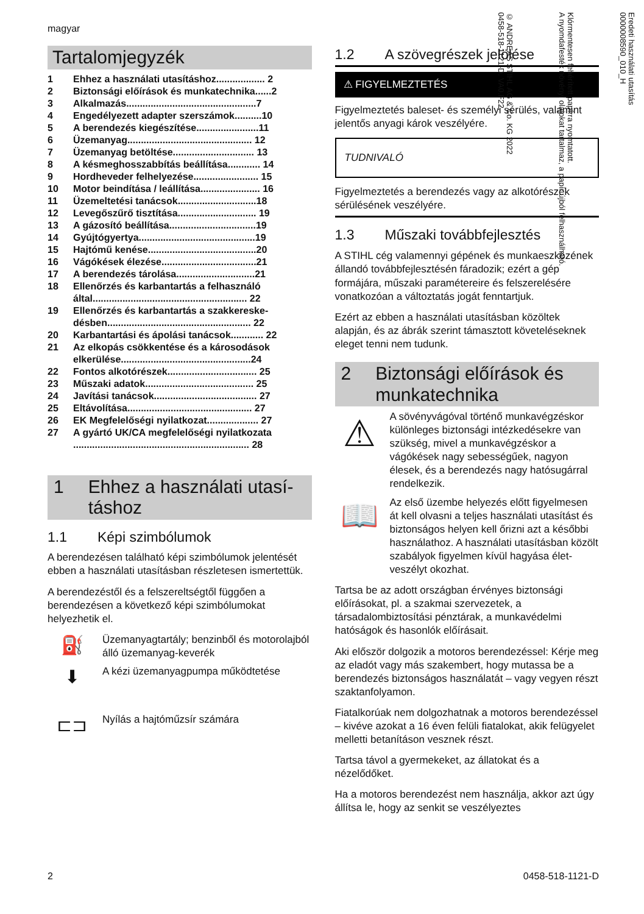magyar
Tartalomjegyzék
1 Ehhez a használati utasításhoz.................. 2
2 Biztonsági előírások és munkatechnika......2
3 Alkalmazás................................................7
4 Engedélyezett adapter szerszámok..........10
5 A berendezés kiegészítése.......................11
6 Üzemanyag.............................................. 12
7 Üzemanyag betöltése.............................. 13
8 A késmeghosszabbítás beállítása............ 14
9 Hordheveder felhelyezése........................ 15
10 Motor beindítása / leállítása...................... 16
11 Üzemeltetési tanácsok.............................18
12 Levegőszűrő tisztítása............................. 19
13 A gázosító beállítása................................19
14 Gyújtógyertya...........................................19
15 Hajtómű kenése........................................20
16 Vágókések élezése...................................21
17 A berendezés tárolása.............................21
18 Ellenőrzés és karbantartás a felhasználó által......................................................... 22
19 Ellenőrzés és karbantartás a szakkereske­désben..................................................... 22
20 Karbantartási és ápolási tanácsok............ 22
21 Az elkopás csökkentése és a károsodások elkerülése................................................24
22 Fontos alkotórészek................................. 25
23 Műszaki adatok........................................ 25
24 Javítási tanácsok...................................... 27
25 Eltávolítása.............................................. 27
26 EK Megfelelőségi nyilatkozat................... 27
27 A gyártó UK/CA megfelelőségi nyilatkozata ................................................................. 28
1 Ehhez a használati utasí­táshoz
1.1 Képi szimbólumok
A berendezésen található képi szimbólumok jelentését ebben a használati utasításban részle­tesen ismertettük.
A berendezéstől és a felszereltségtől függően a berendezésen a következő képi szimbólumokat helyezhetik el.
⛽
Üzemanyagtartály; benzinből és motorolajból álló üzemanyag-keverék
⬇
A kézi üzemanyagpumpa működte­tése
⊏⊐
Nyílás a hajtóműzsír számára
1.2 A szövegrészek jelölése
⚠ FIGYELMEZTETÉS
Figyelmeztetés baleset- és személyi sérülés, valamint jelentős anyagi károk veszélyére.
TUDNIVALÓ
Figyelmeztetés a berendezés vagy az alkotóré­szek sérülésének veszélyére.
1.3 Műszaki továbbfejlesztés
A STIHL cég valamennyi gépének és munkaesz­közének állandó továbbfejlesztésén fáradozik; ezért a gép formájára, műszaki paramétereire és felszerelésére vonatkozóan a változtatás jogát fenntartjuk.
Ezért az ebben a használati utasításban közöltek alapján, és az ábrák szerint támasztott követe­léseknek eleget tenni nem tudunk.
2 Biztonsági előírások és munkatechnika
⚠
A sövényvágóval történő munkavég­zéskor különleges biztonsági intézke­désekre van szükség, mivel a munka­végzéskor a vágókések nagy sebes­ségűek, nagyon élesek, és a beren­dezés nagy hatósugárral rendelkezik.
📖
Az első üzembe helyezés előtt figyel­mesen át kell olvasni a teljes haszná­lati utasítást és biztonságos helyen kell őrizni azt a későbbi használathoz. A használati utasításban közölt sza­bályok figyelmen kívül hagyása élet­veszélyt okozhat.
Tartsa be az adott országban érvényes bizton­sági előírásokat, pl. a szakmai szervezetek, a társadalombiztosítási pénztárak, a munkavé­delmi hatóságok és hasonlók előírásait.
Aki először dolgozik a motoros berendezéssel: Kérje meg az eladót vagy más szakembert, hogy mutassa be a berendezés biztonságos használa­tát – vagy vegyen részt szaktanfolyamon.
Fiatalkorúak nem dolgozhatnak a motoros beren­dezéssel – kivéve azokat a 16 éven felüli fiatalo­kat, akik felügyelet melletti betanításon vesznek részt.
Tartsa távol a gyermekeket, az állatokat és a nézelődőket.
Ha a motoros berendezést nem használja, akkor azt úgy állítsa le, hogy az senkit se veszélyeztes­
Eredeti használati utasítás
0000008590_010_H
Klórmentesen fehérített papírra nyomtatott.
A nyomdafesték növényi olajokat tartalmaz, a papír újból felhasználható.
© ANDREAS STIHL AG & Co. KG 2022
0458-518-1121-D. VA0.F22.
2 0458-518-1121-D